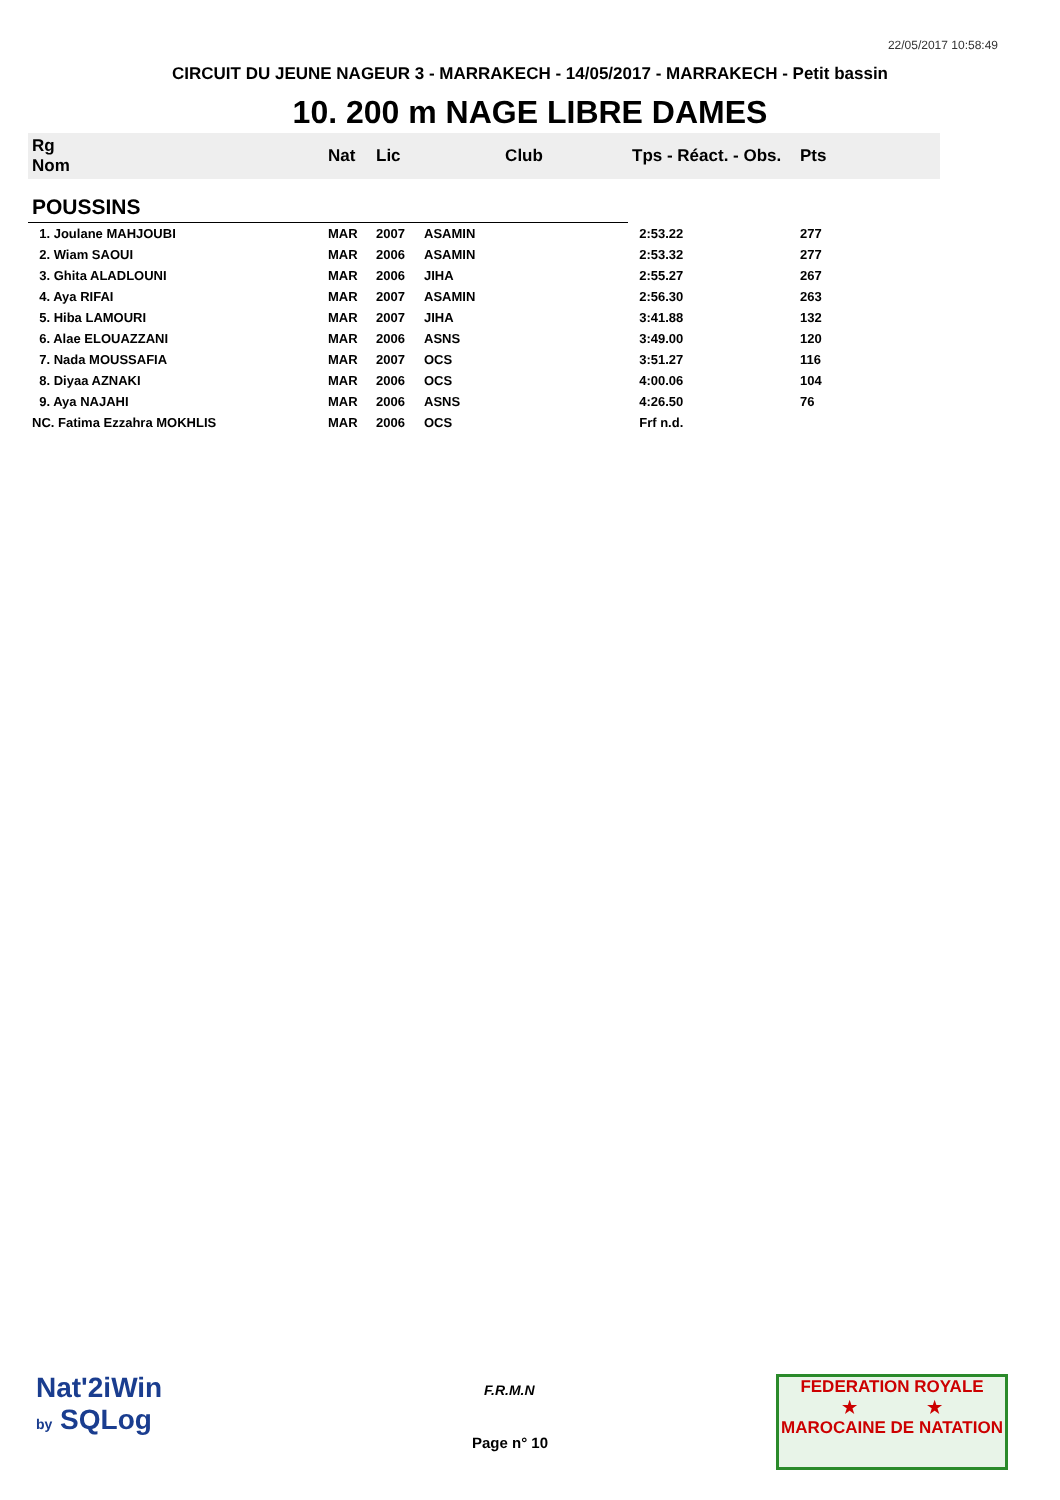22/05/2017 10:58:49
CIRCUIT DU JEUNE NAGEUR 3 - MARRAKECH - 14/05/2017 - MARRAKECH - Petit bassin
10. 200 m NAGE LIBRE DAMES
| Rg Nom | | Nat | Lic | Club | Tps - Réact. - Obs. | Pts |
| --- | --- | --- | --- | --- | --- | --- |
| POUSSINS | | | | | | |
| 1. Joulane MAHJOUBI | | MAR | 2007 | ASAMIN | 2:53.22 | 277 |
| 2. Wiam SAOUI | | MAR | 2006 | ASAMIN | 2:53.32 | 277 |
| 3. Ghita ALADLOUNI | | MAR | 2006 | JIHA | 2:55.27 | 267 |
| 4. Aya RIFAI | | MAR | 2007 | ASAMIN | 2:56.30 | 263 |
| 5. Hiba LAMOURI | | MAR | 2007 | JIHA | 3:41.88 | 132 |
| 6. Alae ELOUAZZANI | | MAR | 2006 | ASNS | 3:49.00 | 120 |
| 7. Nada MOUSSAFIA | | MAR | 2007 | OCS | 3:51.27 | 116 |
| 8. Diyaa AZNAKI | | MAR | 2006 | OCS | 4:00.06 | 104 |
| 9. Aya NAJAHI | | MAR | 2006 | ASNS | 4:26.50 | 76 |
| NC. Fatima Ezzahra MOKHLIS | | MAR | 2006 | OCS | Frf n.d. | |
Nat'2iWin
by SQLog
F.R.M.N
Page n° 10
FEDERATION ROYALE
★ ★
MAROCAINE DE NATATION